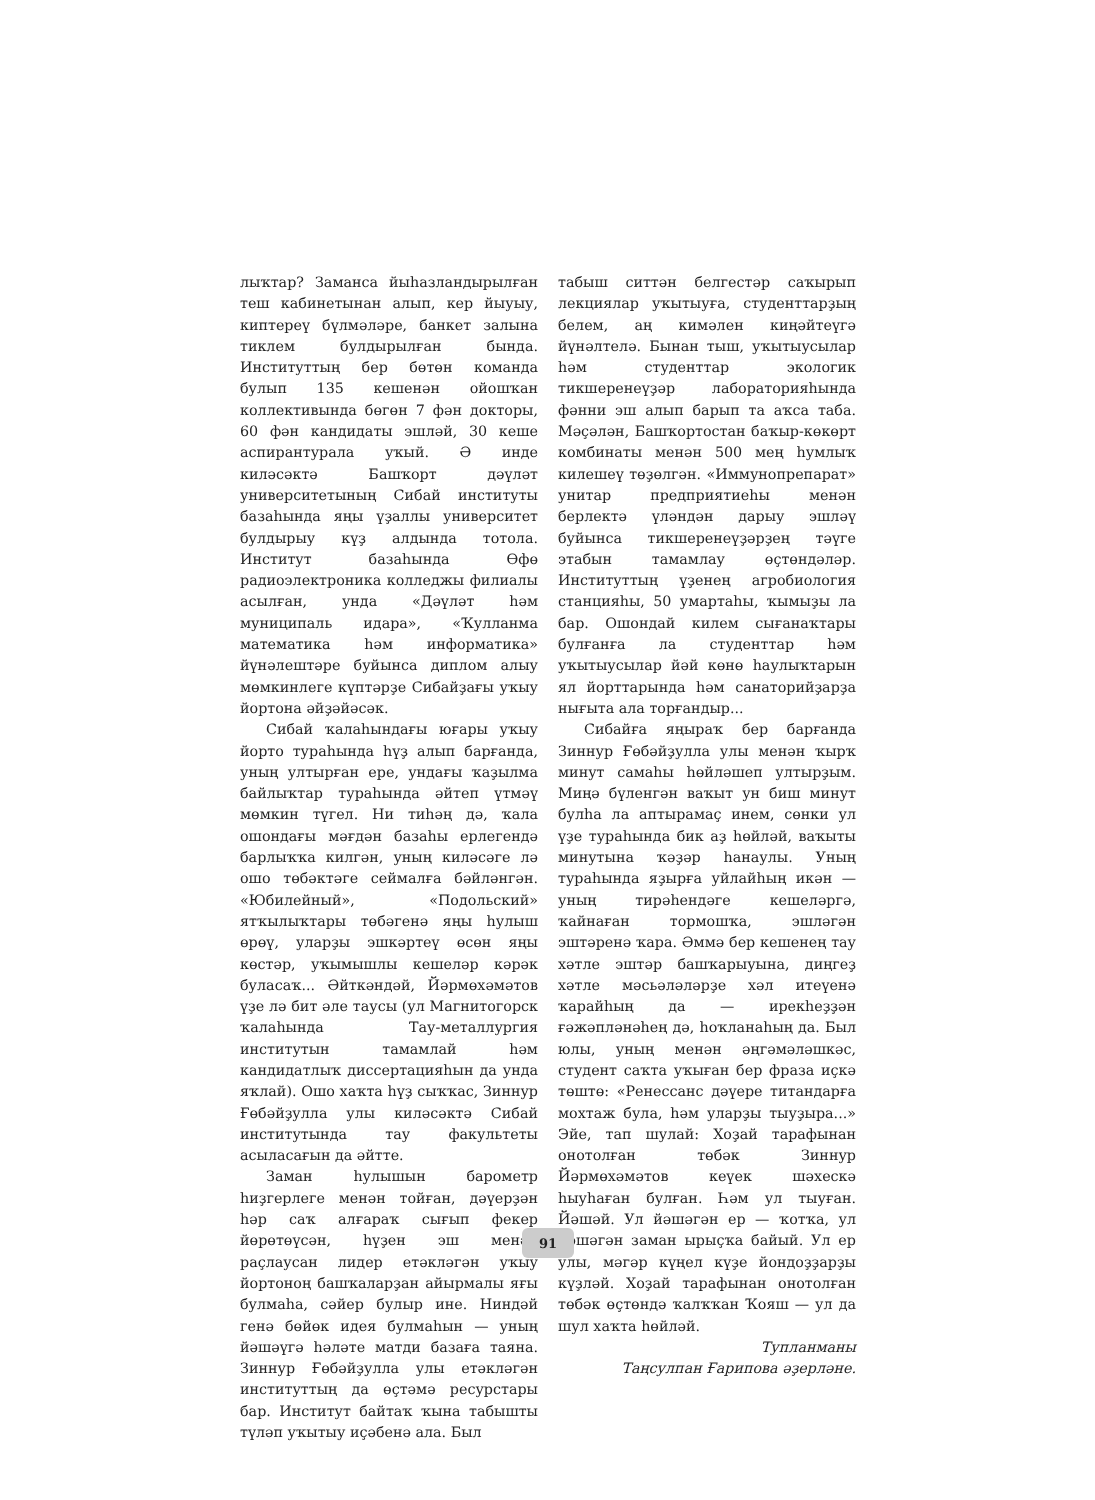лыҡтар? Заманса йыһазландырылған теш кабинетынан алып, кер йыуыу, киптереү бүлмәләре, банкет залына тиклем булдырылған бында. Институттың бер бөтөн команда булып 135 кешенән ойошҡан коллективында бөгөн 7 фән докторы, 60 фән кандидаты эшләй, 30 кеше аспирантурала уҡый. Ә инде киләсәктә Башҡорт дәүләт университетының Сибай институты базаһында яңы үҙаллы университет булдырыу күҙ алдында тотола. Институт базаһында Өфө радиоэлектроника колледжы филиалы асылған, унда «Дәүләт һәм муниципаль идара», «Ҡулланма математика һәм информатика» йүнәлештәре буйынса диплом алыу мөмкинлеге күптәрҙе Сибайҙағы уҡыу йортона әйҙәйәсәк.
Сибай ҡалаһындағы юғары уҡыу йорто тураһында һүҙ алып барғанда, уның ултырған ере, ундағы ҡаҙылма байлыҡтар тураһында әйтеп үтмәү мөмкин түгел. Ни тиһәң дә, ҡала ошондағы мәғдән базаһы ерлегендә барлыҡҡа килгән, уның киләсәге лә ошо төбәктәге сеймалға бәйләнгән. «Юбилейный», «Подольский» ятҡылыҡтары төбәгенә яңы һулыш өрөү, уларҙы эшкәртеү өсөн яңы көстәр, уҡымышлы кешеләр кәрәк буласаҡ... Әйткәндәй, Йәрмөхәмәтов үҙе лә бит әле таусы (ул Магнитогорск ҡалаһында Тау-металлургия институтын тамамлай һәм кандидатлыҡ диссертацияһын да унда яҡлай). Ошо хаҡта һүҙ сыҡҡас, Зиннур Ғөбәйҙулла улы киләсәктә Сибай институтында тау факультеты асыласағын да әйтте.
Заман һулышын барометр һиҙгерлеге менән тойған, дәүерҙән һәр саҡ алғараҡ сығып фекер йөрөтөүсән, һүҙен эш менән раҫлаусан лидер етәкләгән уҡыу йортоноң башҡаларҙан айырмалы яғы булмаһа, сәйер булыр ине. Ниндәй генә бөйөк идея булмаһын — уның йәшәүгә һәләте матди базаға таяна. Зиннур Ғөбәйҙулла улы етәкләгән институттың да өҫтәмә ресурстары бар. Институт байтаҡ ҡына табышты түләп уҡытыу иҫәбенә ала. Был
табыш ситтән белгестәр саҡырып лекциялар уҡытыуға, студенттарҙың белем, аң кимәлен киңәйтеүгә йүнәлтелә. Бынан тыш, уҡытыусылар һәм студенттар экологик тикшеренеүҙәр лабораторияһында фәнни эш алып барып та аҡса таба. Мәҫәлән, Башҡортостан баҡыр-көкөрт комбинаты менән 500 мең һумлыҡ килешеү төҙөлгән. «Иммунопрепарат» унитар предприятиеһы менән берлектә үләндән дарыу эшләү буйынса тикшеренеүҙәрҙең тәүге этабын тамамлау өҫтөндәләр. Институттың үҙенең агробиология станцияһы, 50 умартаһы, ҡымыҙы ла бар. Ошондай килем сығанаҡтары булғанға ла студенттар һәм уҡытыусылар йәй көнө һаулыҡтарын ял йорттарында һәм санаторийҙарҙа нығыта ала торғандыр...
Сибайға яңыраҡ бер барғанда Зиннур Ғөбәйҙулла улы менән ҡырҡ минут самаһы һөйләшеп ултырҙым. Миңә бүленгән ваҡыт ун биш минут булһа ла аптырамаҫ инем, сөнки ул үҙе тураһында бик аҙ һөйләй, ваҡыты минутына ҡәҙәр һанаулы. Уның тураһында яҙырға уйлайһың икән — уның тирәһендәге кешеләргә, ҡайнаған тормошҡа, эшләгән эштәренә ҡара. Әммә бер кешенең тау хәтле эштәр башҡарыуына, диңгеҙ хәтле мәсьәләләрҙе хәл итеүенә ҡарайһың да — ирекһеҙҙән ғәжәпләнәһең дә, һоҡланаһың да. Был юлы, уның менән әңгәмәләшкәс, студент саҡта уҡыған бер фраза иҫкә төштө: «Ренессанс дәүере титандарға мохтаж була, һәм уларҙы тыуҙыра...» Эйе, тап шулай: Хоҙай тарафынан онотолған төбәк Зиннур Йәрмөхәмәтов кеүек шәхескә һыуһаған булған. Һәм ул тыуған. Йәшәй. Ул йәшәгән ер — ҡотҡа, ул йәшәгән заман ырыҫҡа байый. Ул ер улы, мәгәр күңел күҙе йондоҙҙарҙы күҙләй. Хоҙай тарафынан онотолған төбәк өҫтөндә ҡалҡҡан Ҡояш — ул да шул хаҡта һөйләй.
Тупланманы
Таңсулпан Ғарипова әҙерләне.
91